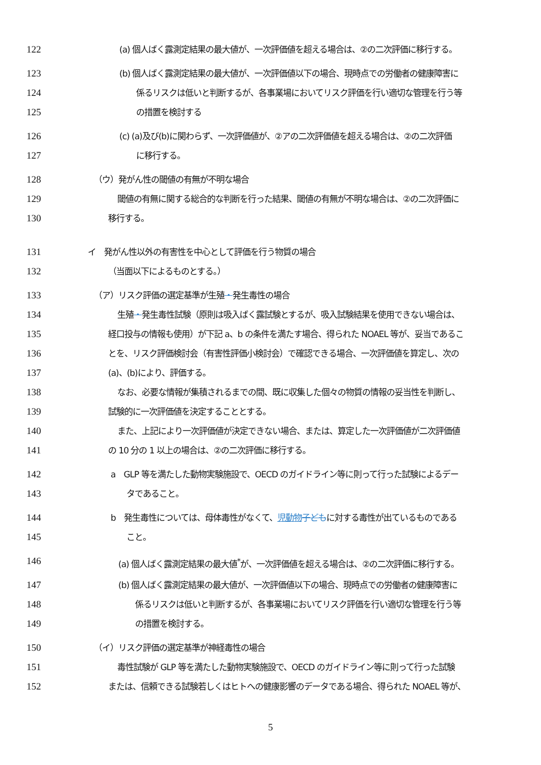122 (a) 個人ばく露測定結果の最大値が、一次評価値を超える場合は、②の二次評価に移行する。
123 (b) 個人ばく露測定結果の最大値が、一次評価値以下の場合、現時点での労働者の健康障害に
124 係るリスクは低いと判断するが、各事業場においてリスク評価を行い適切な管理を行う等
125 の措置を検討する
126 (c) (a)及び(b)に関わらず、一次評価値が、②アの二次評価値を超える場合は、②の二次評価
127 に移行する。
128 （ウ）発がん性の閾値の有無が不明な場合
129 閾値の有無に関する総合的な判断を行った結果、閾値の有無が不明な場合は、②の二次評価に
130 移行する。
131 イ　発がん性以外の有害性を中心として評価を行う物質の場合
132 （当面以下によるものとする。）
133 （ア）リスク評価の選定基準が生殖・発生毒性の場合
134 生殖・発生毒性試験（原則は吸入ばく露試験とするが、吸入試験結果を使用できない場合は、
135 経口投与の情報も使用）が下記 a、b の条件を満たす場合、得られた NOAEL 等が、妥当であるこ
136 とを、リスク評価検討会（有害性評価小検討会）で確認できる場合、一次評価値を算定し、次の
137 (a)、(b)により、評価する。
138 なお、必要な情報が集積されるまでの間、既に収集した個々の物質の情報の妥当性を判断し、
139 試験的に一次評価値を決定することとする。
140 また、上記により一次評価値が決定できない場合、または、算定した一次評価値が二次評価値
141 の 10 分の 1 以上の場合は、②の二次評価に移行する。
142 a　GLP 等を満たした動物実験施設で、OECD のガイドライン等に則って行った試験によるデー
143 タであること。
144 b　発生毒性については、母体毒性がなくて、児動物 子どもに対する毒性が出ているものである
145 こと。
146 (a) 個人ばく露測定結果の最大値<sup>*</sup>が、一次評価値を超える場合は、②の二次評価に移行する。
147 (b) 個人ばく露測定結果の最大値が、一次評価値以下の場合、現時点での労働者の健康障害に
148 係るリスクは低いと判断するが、各事業場においてリスク評価を行い適切な管理を行う等
149 の措置を検討する。
150 （イ）リスク評価の選定基準が神経毒性の場合
151 毒性試験が GLP 等を満たした動物実験施設で、OECD のガイドライン等に則って行った試験
152 または、信頼できる試験若しくはヒトへの健康影響のデータである場合、得られた NOAEL 等が、
5